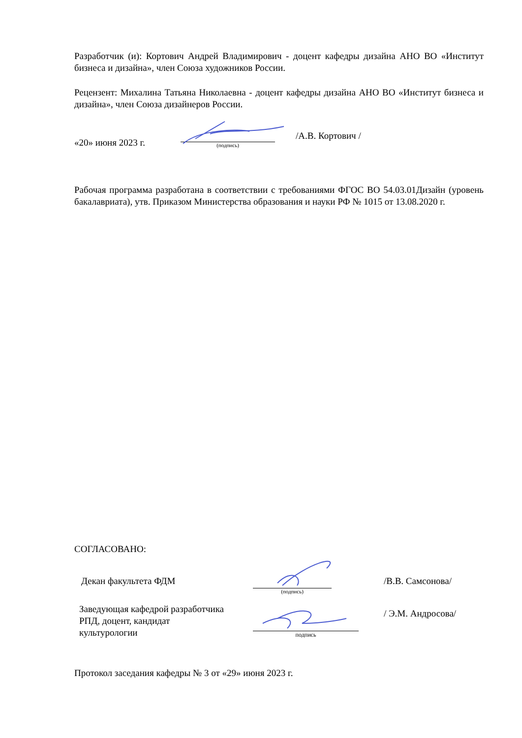Разработчик (и): Кортович Андрей Владимирович - доцент кафедры дизайна АНО ВО «Институт бизнеса и дизайна», член Союза художников России.
Рецензент: Михалина Татьяна Николаевна - доцент кафедры дизайна АНО ВО «Институт бизнеса и дизайна», член Союза дизайнеров России.
«20» июня 2023 г.
(подпись)
/А.В. Кортович /
Рабочая программа разработана в соответствии с требованиями ФГОС ВО 54.03.01Дизайн (уровень бакалавриата), утв. Приказом Министерства образования и науки РФ № 1015 от 13.08.2020 г.
СОГЛАСОВАНО:
Декан факультета ФДМ
(подпись)
/В.В. Самсонова/
Заведующая кафедрой разработчика
РПД, доцент, кандидат
культурологии
подпись
/ Э.М. Андросова/
Протокол заседания кафедры № 3 от «29» июня 2023 г.